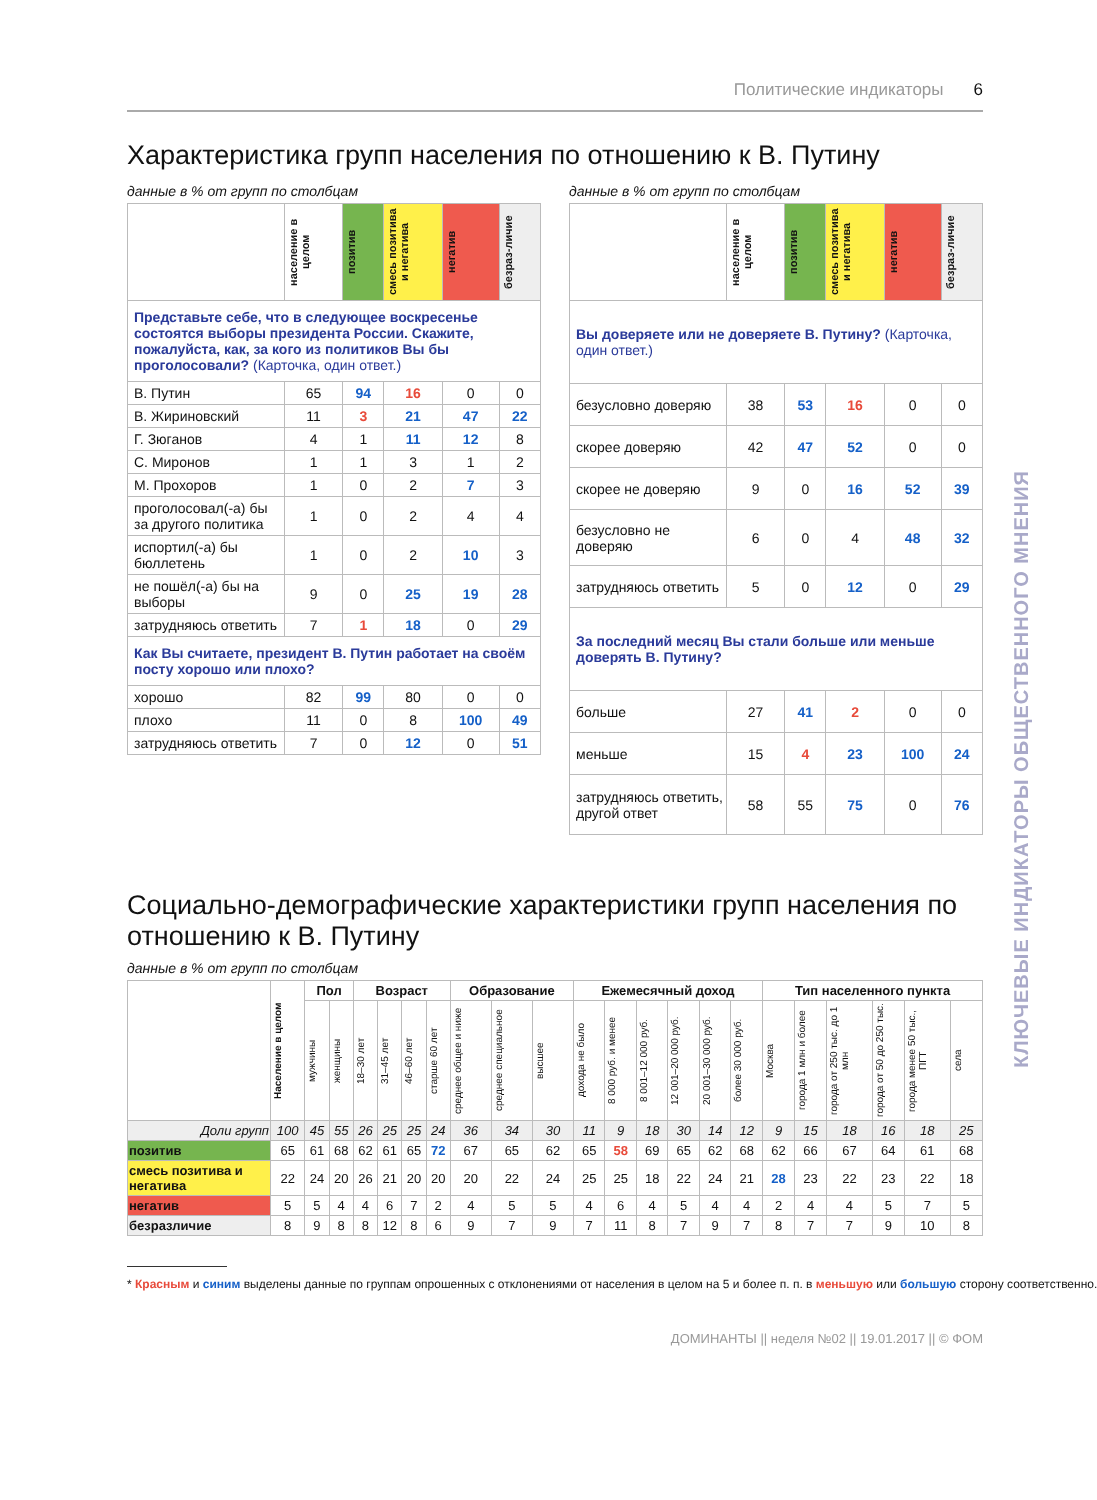КЛЮЧЕВЫЕ ИНДИКАТОРЫ ОБЩЕСТВЕННОГО МНЕНИЯ
Политические индикаторы 6
Характеристика групп населения по отношению к В. Путину
данные в % от групп по столбцам
| | население в целом | позитив | смесь позитива и негатива | негатив | безраз-личие |
| --- | --- | --- | --- | --- | --- |
| Представьте себе, что в следующее воскресенье состоятся выборы президента России. Скажите, пожалуйста, как, за кого из политиков Вы бы проголосовали? (Карточка, один ответ.) | | | | | |
| В. Путин | 65 | 94 | 16 | 0 | 0 |
| В. Жириновский | 11 | 3 | 21 | 47 | 22 |
| Г. Зюганов | 4 | 1 | 11 | 12 | 8 |
| С. Миронов | 1 | 1 | 3 | 1 | 2 |
| М. Прохоров | 1 | 0 | 2 | 7 | 3 |
| проголосовал(-а) бы за другого политика | 1 | 0 | 2 | 4 | 4 |
| испортил(-а) бы бюллетень | 1 | 0 | 2 | 10 | 3 |
| не пошёл(-а) бы на выборы | 9 | 0 | 25 | 19 | 28 |
| затрудняюсь ответить | 7 | 1 | 18 | 0 | 29 |
| Как Вы считаете, президент В. Путин работает на своём посту хорошо или плохо? | | | | | |
| хорошо | 82 | 99 | 80 | 0 | 0 |
| плохо | 11 | 0 | 8 | 100 | 49 |
| затрудняюсь ответить | 7 | 0 | 12 | 0 | 51 |
данные в % от групп по столбцам
| | население в целом | позитив | смесь позитива и негатива | негатив | безраз-личие |
| --- | --- | --- | --- | --- | --- |
| Вы доверяете или не доверяете В. Путину? (Карточка, один ответ.) | | | | | |
| безусловно доверяю | 38 | 53 | 16 | 0 | 0 |
| скорее доверяю | 42 | 47 | 52 | 0 | 0 |
| скорее не доверяю | 9 | 0 | 16 | 52 | 39 |
| безусловно не доверяю | 6 | 0 | 4 | 48 | 32 |
| затрудняюсь ответить | 5 | 0 | 12 | 0 | 29 |
| За последний месяц Вы стали больше или меньше доверять В. Путину? | | | | | |
| больше | 27 | 41 | 2 | 0 | 0 |
| меньше | 15 | 4 | 23 | 100 | 24 |
| затрудняюсь ответить, другой ответ | 58 | 55 | 75 | 0 | 76 |
Социально-демографические характеристики групп населения по отношению к В. Путину
данные в % от групп по столбцам
| | Население в целом | Пол | | Возраст | | | | Образование | | | Ежемесячный доход | | | | | | Тип населенного пункта | | | | | |
| --- | --- | --- | --- | --- | --- | --- | --- | --- | --- | --- | --- | --- | --- | --- | --- | --- | --- | --- | --- | --- | --- | --- |
| | | мужчины | женщины | 18–30 лет | 31–45 лет | 46–60 лет | старше 60 лет | среднее общее и ниже | среднее специальное | высшее | дохода не было | 8 000 руб. и менее | 8 001–12 000 руб. | 12 001–20 000 руб. | 20 001–30 000 руб. | более 30 000 руб. | Москва | города 1 млн и более | города от 250 тыс. до 1 млн | города от 50 до 250 тыс. | города менее 50 тыс., ПГТ | села |
| Доли групп | 100 | 45 | 55 | 26 | 25 | 25 | 24 | 36 | 34 | 30 | 11 | 9 | 18 | 30 | 14 | 12 | 9 | 15 | 18 | 16 | 18 | 25 |
| позитив | 65 | 61 | 68 | 62 | 61 | 65 | 72 | 67 | 65 | 62 | 65 | 58 | 69 | 65 | 62 | 68 | 62 | 66 | 67 | 64 | 61 | 68 |
| смесь позитива и негатива | 22 | 24 | 20 | 26 | 21 | 20 | 20 | 20 | 22 | 24 | 25 | 25 | 18 | 22 | 24 | 21 | 28 | 23 | 22 | 23 | 22 | 18 |
| негатив | 5 | 5 | 4 | 4 | 6 | 7 | 2 | 4 | 5 | 5 | 4 | 6 | 4 | 5 | 4 | 4 | 2 | 4 | 4 | 5 | 7 | 5 |
| безразличие | 8 | 9 | 8 | 8 | 12 | 8 | 6 | 9 | 7 | 9 | 7 | 11 | 8 | 7 | 9 | 7 | 8 | 7 | 7 | 9 | 10 | 8 |
* Красным и синим выделены данные по группам опрошенных с отклонениями от населения в целом на 5 и более п. п. в меньшую или большую сторону соответственно.
ДОМИНАНТЫ || неделя №02 || 19.01.2017 || © ФОМ